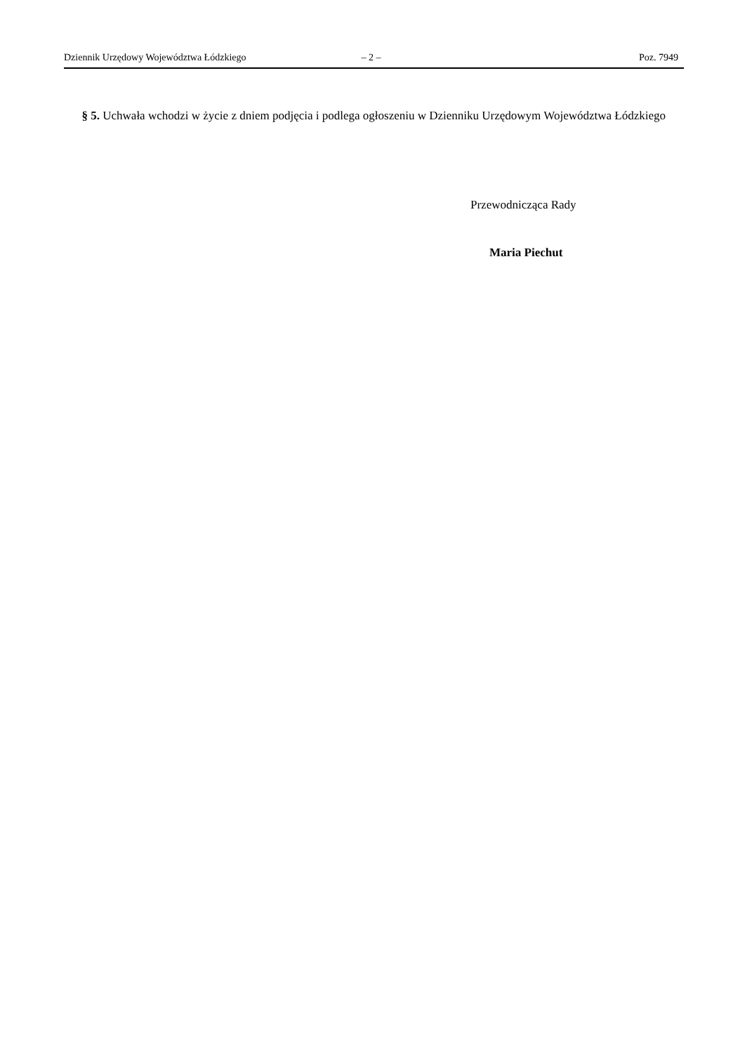Dziennik Urzędowy Województwa Łódzkiego – 2 – Poz. 7949
§ 5. Uchwała wchodzi w życie z dniem podjęcia i podlega ogłoszeniu w Dzienniku Urzędowym Województwa Łódzkiego
Przewodnicząca Rady
Maria Piechut